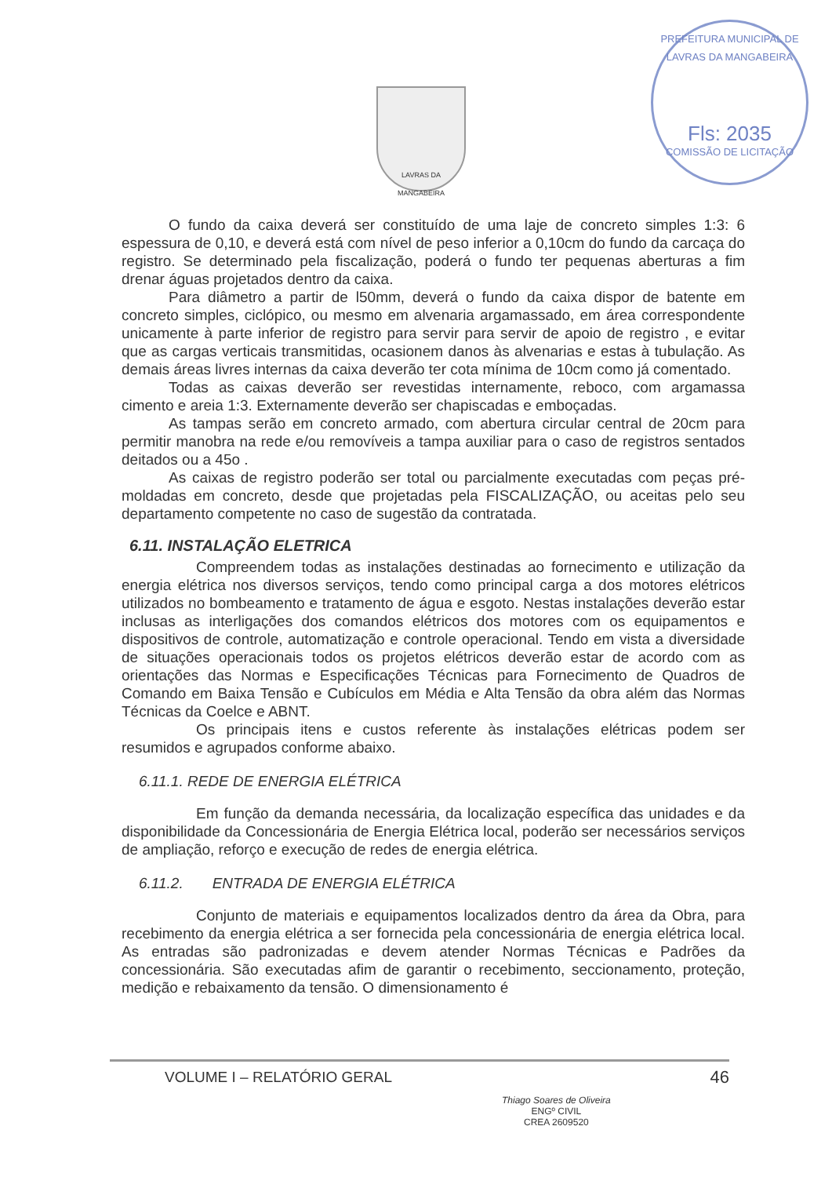PREFEITURA MUNICIPAL DE LAVRAS DA MANGABEIRA
Fls: 2035
COMISSÃO DE LICITAÇÃO
LAVRAS DA MANGABEIRA
O fundo da caixa deverá ser constituído de uma laje de concreto simples 1:3: 6 espessura de 0,10, e deverá está com nível de peso inferior a 0,10cm do fundo da carcaça do registro. Se determinado pela fiscalização, poderá o fundo ter pequenas aberturas a fim drenar águas projetados dentro da caixa.
Para diâmetro a partir de l50mm, deverá o fundo da caixa dispor de batente em concreto simples, ciclópico, ou mesmo em alvenaria argamassado, em área correspondente unicamente à parte inferior de registro para servir para servir de apoio de registro , e evitar que as cargas verticais transmitidas, ocasionem danos às alvenarias e estas à tubulação. As demais áreas livres internas da caixa deverão ter cota mínima de 10cm como já comentado.
Todas as caixas deverão ser revestidas internamente, reboco, com argamassa cimento e areia 1:3. Externamente deverão ser chapiscadas e emboçadas.
As tampas serão em concreto armado, com abertura circular central de 20cm para permitir manobra na rede e/ou removíveis a tampa auxiliar para o caso de registros sentados deitados ou a 45o .
As caixas de registro poderão ser total ou parcialmente executadas com peças pré-moldadas em concreto, desde que projetadas pela FISCALIZAÇÃO, ou aceitas pelo seu departamento competente no caso de sugestão da contratada.
6.11. INSTALAÇÃO ELETRICA
Compreendem todas as instalações destinadas ao fornecimento e utilização da energia elétrica nos diversos serviços, tendo como principal carga a dos motores elétricos utilizados no bombeamento e tratamento de água e esgoto. Nestas instalações deverão estar inclusas as interligações dos comandos elétricos dos motores com os equipamentos e dispositivos de controle, automatização e controle operacional. Tendo em vista a diversidade de situações operacionais todos os projetos elétricos deverão estar de acordo com as orientações das Normas e Especificações Técnicas para Fornecimento de Quadros de Comando em Baixa Tensão e Cubículos em Média e Alta Tensão da obra além das Normas Técnicas da Coelce e ABNT.
Os principais itens e custos referente às instalações elétricas podem ser resumidos e agrupados conforme abaixo.
6.11.1. REDE DE ENERGIA ELÉTRICA
Em função da demanda necessária, da localização específica das unidades e da disponibilidade da Concessionária de Energia Elétrica local, poderão ser necessários serviços de ampliação, reforço e execução de redes de energia elétrica.
6.11.2. ENTRADA DE ENERGIA ELÉTRICA
Conjunto de materiais e equipamentos localizados dentro da área da Obra, para recebimento da energia elétrica a ser fornecida pela concessionária de energia elétrica local. As entradas são padronizadas e devem atender Normas Técnicas e Padrões da concessionária. São executadas afim de garantir o recebimento, seccionamento, proteção, medição e rebaixamento da tensão. O dimensionamento é
VOLUME I – RELATÓRIO GERAL 46
Thiago Soares de Oliveira
ENGº CIVIL
CREA 2609520